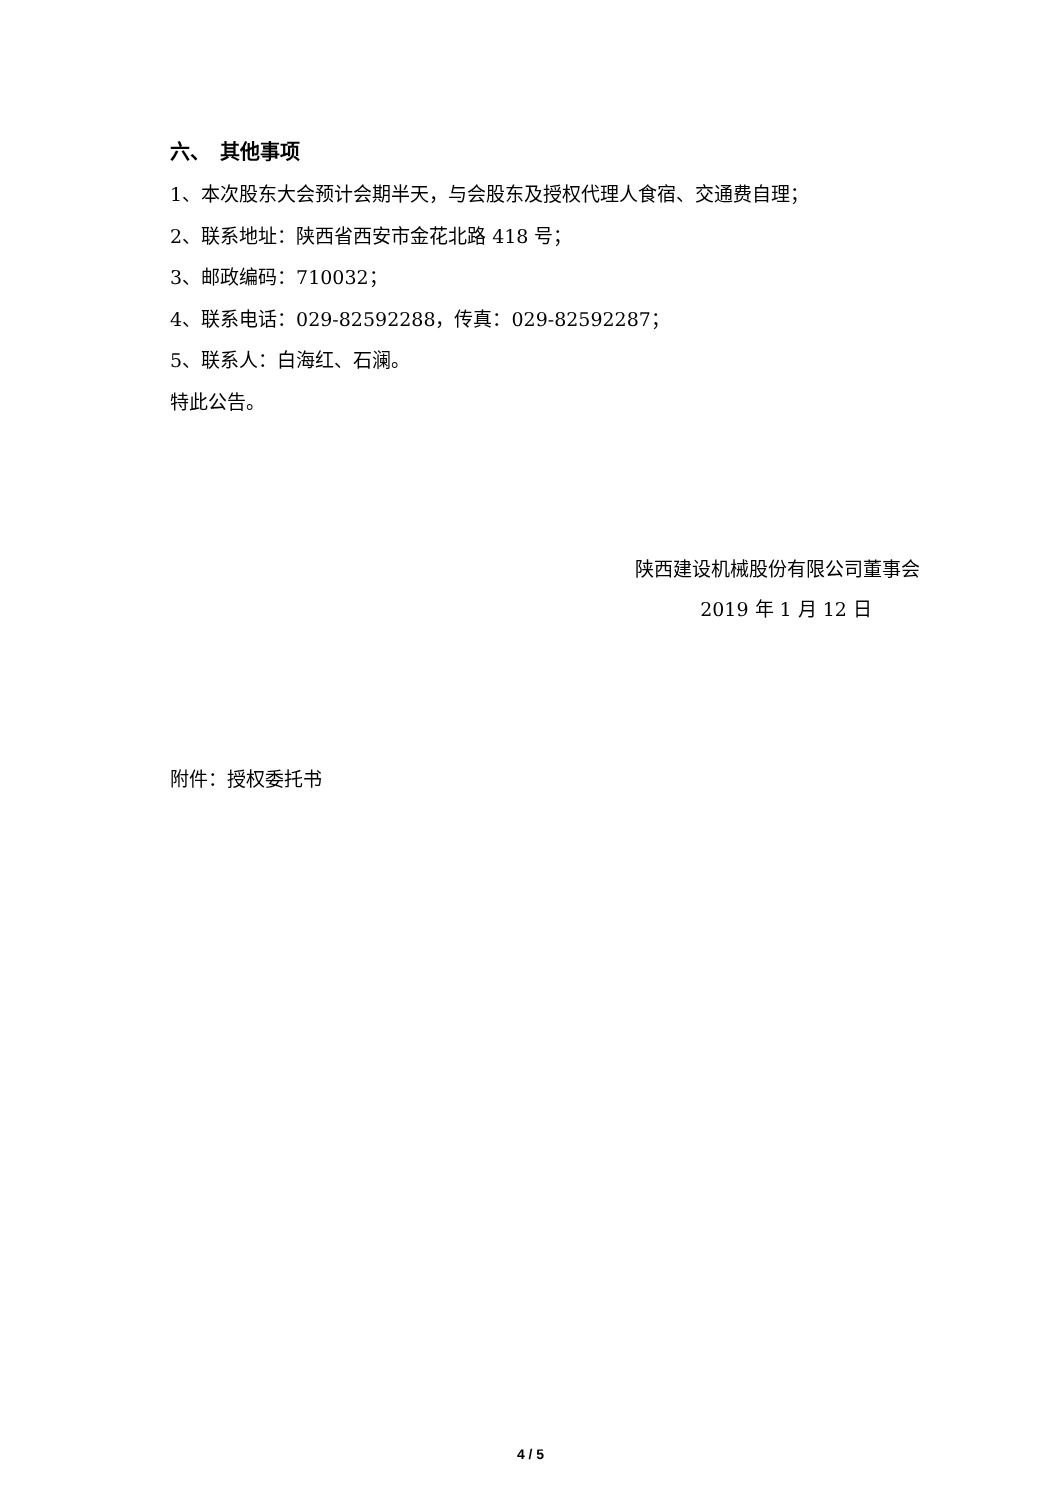六、　其他事项
1、本次股东大会预计会期半天，与会股东及授权代理人食宿、交通费自理；
2、联系地址：陕西省西安市金花北路 418 号；
3、邮政编码：710032；
4、联系电话：029-82592288，传真：029-82592287；
5、联系人：白海红、石澜。
特此公告。
陕西建设机械股份有限公司董事会
2019 年 1 月 12 日
附件：授权委托书
4 / 5